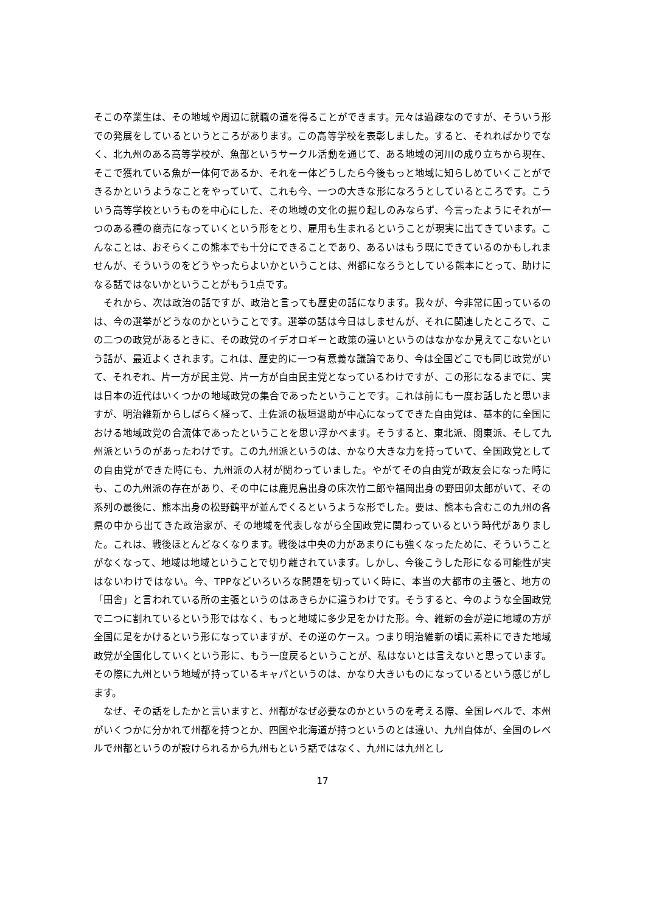そこの卒業生は、その地域や周辺に就職の道を得ることができます。元々は過疎なのですが、そういう形での発展をしているというところがあります。この高等学校を表彰しました。すると、それればかりでなく、北九州のある高等学校が、魚部というサークル活動を通じて、ある地域の河川の成り立ちから現在、そこで獲れている魚が一体何であるか、それを一体どうしたら今後もっと地域に知らしめていくことができるかというようなことをやっていて、これも今、一つの大きな形になろうとしているところです。こういう高等学校というものを中心にした、その地域の文化の掘り起しのみならず、今言ったようにそれが一つのある種の商売になっていくという形をとり、雇用も生まれるということが現実に出てきています。こんなことは、おそらくこの熊本でも十分にできることであり、あるいはもう既にできているのかもしれませんが、そういうのをどうやったらよいかということは、州都になろうとしている熊本にとって、助けになる話ではないかということがもう1点です。
　それから、次は政治の話ですが、政治と言っても歴史の話になります。我々が、今非常に困っているのは、今の選挙がどうなのかということです。選挙の話は今日はしませんが、それに関連したところで、この二つの政党があるときに、その政党のイデオロギーと政策の違いというのはなかなか見えてこないという話が、最近よくされます。これは、歴史的に一つ有意義な議論であり、今は全国どこでも同じ政党がいて、それぞれ、片一方が民主党、片一方が自由民主党となっているわけですが、この形になるまでに、実は日本の近代はいくつかの地域政党の集合であったということです。これは前にも一度お話したと思いますが、明治維新からしばらく経って、土佐派の板垣退助が中心になってできた自由党は、基本的に全国における地域政党の合流体であったということを思い浮かべます。そうすると、東北派、関東派、そして九州派というのがあったわけです。この九州派というのは、かなり大きな力を持っていて、全国政党としての自由党ができた時にも、九州派の人材が関わっていました。やがてその自由党が政友会になった時にも、この九州派の存在があり、その中には鹿児島出身の床次竹二郎や福岡出身の野田卯太郎がいて、その系列の最後に、熊本出身の松野鶴平が並んでくるというような形でした。要は、熊本も含むこの九州の各県の中から出てきた政治家が、その地域を代表しながら全国政党に関わっているという時代がありました。これは、戦後ほとんどなくなります。戦後は中央の力があまりにも強くなったために、そういうことがなくなって、地域は地域ということで切り離されています。しかし、今後こうした形になる可能性が実はないわけではない。今、TPPなどいろいろな問題を切っていく時に、本当の大都市の主張と、地方の「田舎」と言われている所の主張というのはあきらかに違うわけです。そうすると、今のような全国政党で二つに割れているという形ではなく、もっと地域に多少足をかけた形。今、維新の会が逆に地域の方が全国に足をかけるという形になっていますが、その逆のケース。つまり明治維新の頃に素朴にできた地域政党が全国化していくという形に、もう一度戻るということが、私はないとは言えないと思っています。その際に九州という地域が持っているキャパというのは、かなり大きいものになっているという感じがします。
　なぜ、その話をしたかと言いますと、州都がなぜ必要なのかというのを考える際、全国レベルで、本州がいくつかに分かれて州都を持つとか、四国や北海道が持つというのとは違い、九州自体が、全国のレベルで州都というのが設けられるから九州もという話ではなく、九州には九州とし
17